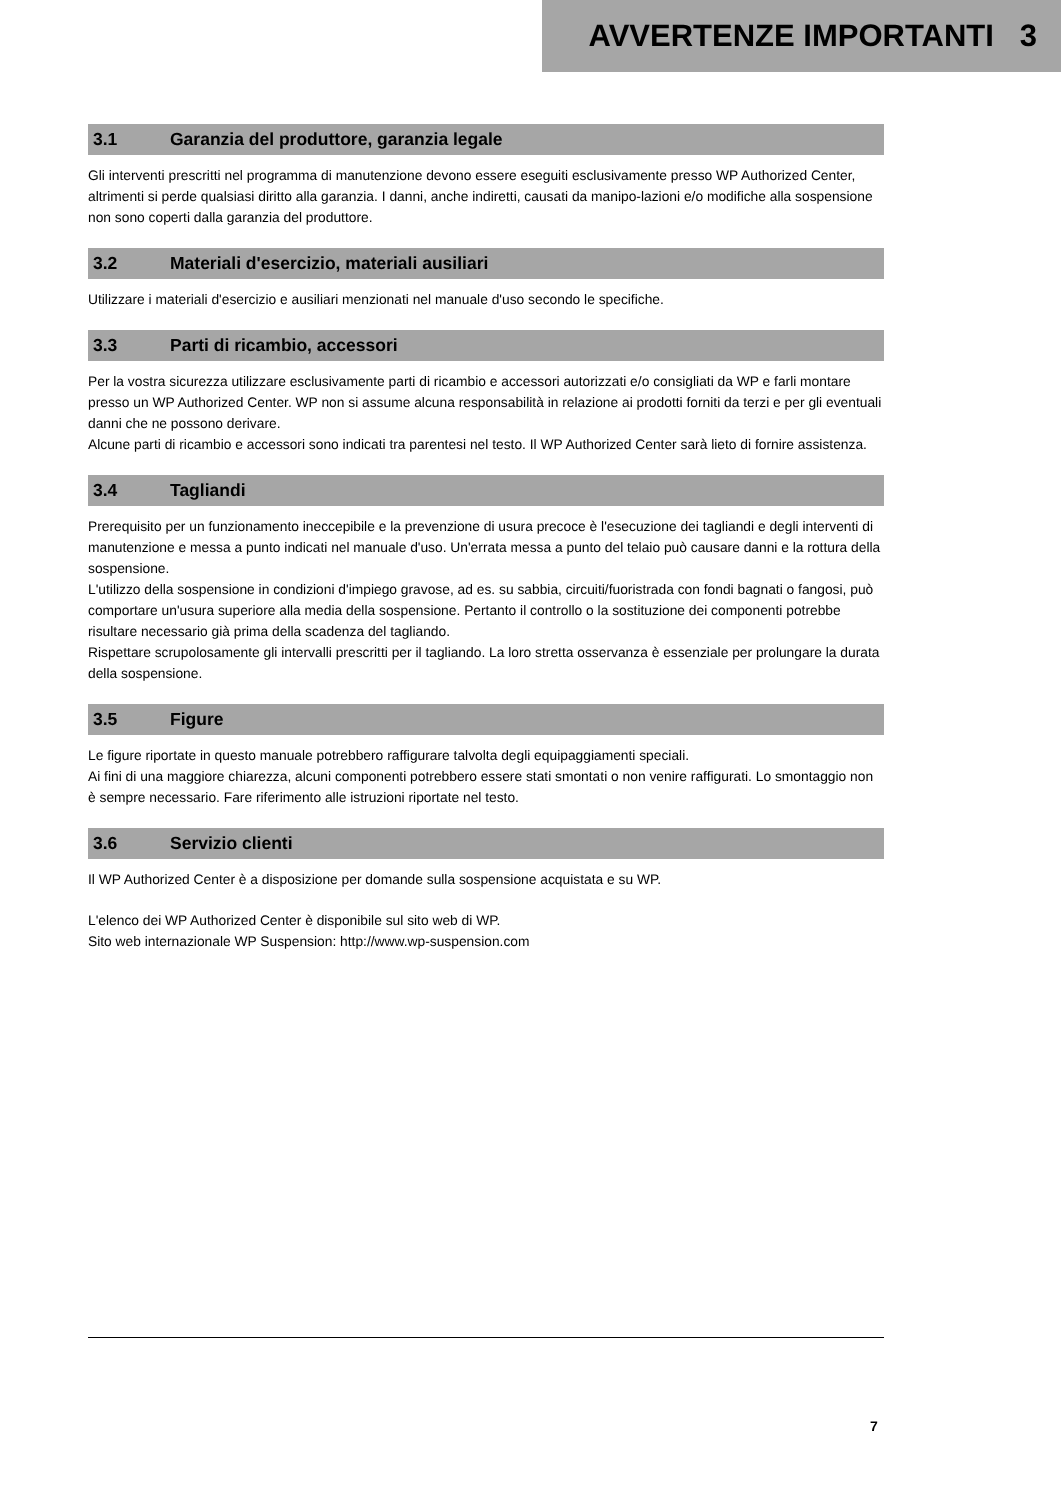AVVERTENZE IMPORTANTI 3
3.1 Garanzia del produttore, garanzia legale
Gli interventi prescritti nel programma di manutenzione devono essere eseguiti esclusivamente presso WP Authorized Center, altrimenti si perde qualsiasi diritto alla garanzia. I danni, anche indiretti, causati da manipo-lazioni e/o modifiche alla sospensione non sono coperti dalla garanzia del produttore.
3.2 Materiali d'esercizio, materiali ausiliari
Utilizzare i materiali d'esercizio e ausiliari menzionati nel manuale d'uso secondo le specifiche.
3.3 Parti di ricambio, accessori
Per la vostra sicurezza utilizzare esclusivamente parti di ricambio e accessori autorizzati e/o consigliati da WP e farli montare presso un WP Authorized Center. WP non si assume alcuna responsabilità in relazione ai prodotti forniti da terzi e per gli eventuali danni che ne possono derivare.
Alcune parti di ricambio e accessori sono indicati tra parentesi nel testo. Il WP Authorized Center sarà lieto di fornire assistenza.
3.4 Tagliandi
Prerequisito per un funzionamento ineccepibile e la prevenzione di usura precoce è l'esecuzione dei tagliandi e degli interventi di manutenzione e messa a punto indicati nel manuale d'uso. Un'errata messa a punto del telaio può causare danni e la rottura della sospensione.
L'utilizzo della sospensione in condizioni d'impiego gravose, ad es. su sabbia, circuiti/fuoristrada con fondi bagnati o fangosi, può comportare un'usura superiore alla media della sospensione. Pertanto il controllo o la sostituzione dei componenti potrebbe risultare necessario già prima della scadenza del tagliando.
Rispettare scrupolosamente gli intervalli prescritti per il tagliando. La loro stretta osservanza è essenziale per prolungare la durata della sospensione.
3.5 Figure
Le figure riportate in questo manuale potrebbero raffigurare talvolta degli equipaggiamenti speciali.
Ai fini di una maggiore chiarezza, alcuni componenti potrebbero essere stati smontati o non venire raffigurati. Lo smontaggio non è sempre necessario. Fare riferimento alle istruzioni riportate nel testo.
3.6 Servizio clienti
Il WP Authorized Center è a disposizione per domande sulla sospensione acquistata e su WP.
L'elenco dei WP Authorized Center è disponibile sul sito web di WP.
Sito web internazionale WP Suspension: http://www.wp-suspension.com
7